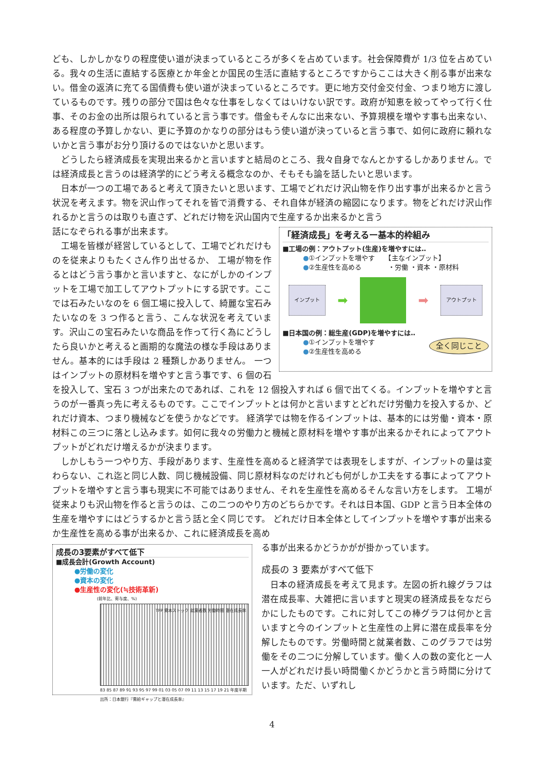ども、しかしかなりの程度使い道が決まっているところが多くを占めています。社会保障費が 1/3 位を占めている。我々の生活に直結する医療とか年金とか国民の生活に直結するところですからここは大きく削る事が出来ない。借金の返済に充てる国債費も使い道が決まっているところです。更に地方交付金交付金、つまり地方に渡しているものです。残りの部分で国は色々な仕事をしなくてはいけない訳です。政府が知恵を絞ってやって行く仕事、そのお金の出所は限られていると言う事です。借金もそんなに出来ない、予算規模を増やす事も出来ない、ある程度の予算しかない、更に予算のかなりの部分はもう使い道が決っていると言う事で、如何に政府に頼れないかと言う事がお分り頂けるのではないかと思います。
どうしたら経済成長を実現出来るかと言いますと結局のところ、我々自身でなんとかするしかありません。では経済成長と言うのは経済学的にどう考える概念なのか、そもそも論を話したいと思います。
日本が一つの工場であると考えて頂きたいと思います、工場でどれだけ沢山物を作り出す事が出来るかと言う状況を考えます。物を沢山作ってそれを皆で消費する、それ自体が経済の縮図になります。物をどれだけ沢山作れるかと言うのは取りも直さず、どれだけ物を沢山国内で生産するか出来るかと言う
「経済成長」を考えるー基本的枠組み
■工場の例：アウトプット(生産)を増やすには‥
●①インプットを増やす　　【主なインプット】
●②生産性を高める　　　　・労働 ・資本 ・原材料
インプット ➡ ➡ アウトプット
■日本国の例：総生産(GDP)を増やすには‥
●①インプットを増やす 全く同じこと
●②生産性を高める
話になぞられる事が出来ます。
工場を皆様が経営しているとして、工場でどれだけものを従来よりもたくさん作り出せるか、 工場が物を作るとはどう言う事かと言いますと、なにがしかのインプットを工場で加工してアウトプットにする訳です。ここでは石みたいなのを 6 個工場に投入して、綺麗な宝石みたいなのを 3 つ作ると言う、こんな状況を考えています。沢山この宝石みたいな商品を作って行く為にどうしたら良いかと考えると画期的な魔法の様な手段はありません。基本的には手段は 2 種類しかありません。 一つはインプットの原材料を増やすと言う事です、6 個の石を投入して、宝石 3 つが出来たのであれば、これを 12 個投入すれば 6 個で出てくる。インプットを増やすと言うのが一番真っ先に考えるものです。ここでインプットとは何かと言いますとどれだけ労働力を投入するか、どれだけ資本、つまり機械などを使うかなどです。 経済学では物を作るインプットは、基本的には労働・資本・原材料この三つに落とし込みます。如何に我々の労働力と機械と原材料を増やす事が出来るかそれによってアウトプットがどれだけ増えるかが決まります。
しかしもう一つやり方、手段があります、生産性を高めると経済学では表現をしますが、インプットの量は変わらない、これ迄と同じ人数、同じ機械設備、同じ原材料なのだけれども何がしか工夫をする事によってアウトプットを増やすと言う事も現実に不可能ではありません、それを生産性を高めるそんな言い方をします。 工場が従来よりも沢山物を作ると言うのは、この二つのやり方のどちらかです。それは日本国、GDP と言う日本全体の生産を増やすにはどうするかと言う話と全く同じです。 どれだけ日本全体としてインプットを増やす事が出来るか生産性を高める事が出来るか、これに経済成長を高め
成長の3要素がすべて低下
■成長会計(Growth Account)
●労働の変化
●資本の変化
●生産性の変化(≒技術革新)
(前年比、寄与度、%)
TFP 資本ストック 就業者数 労働時間 潜在成長率
83 85 87 89 91 93 95 97 99 01 03 05 07 09 11 13 15 17 19 21 年度半期　出所：日本銀行『需給ギャップと潜在成長率』
る事が出来るかどうかがが掛かっています。
成長の 3 要素がすべて低下
日本の経済成長を考えて見ます。左図の折れ線グラフは潜在成長率、大雑把に言いますと現実の経済成長をなだらかにしたものです。これに対してこの棒グラフは何かと言いますと今のインプットと生産性の上昇に潜在成長率を分解したものです。労働時間と就業者数、このグラフでは労働をその二つに分解しています。働く人の数の変化と一人一人がどれだけ長い時間働くかどうかと言う時間に分けています。ただ、いずれし
4